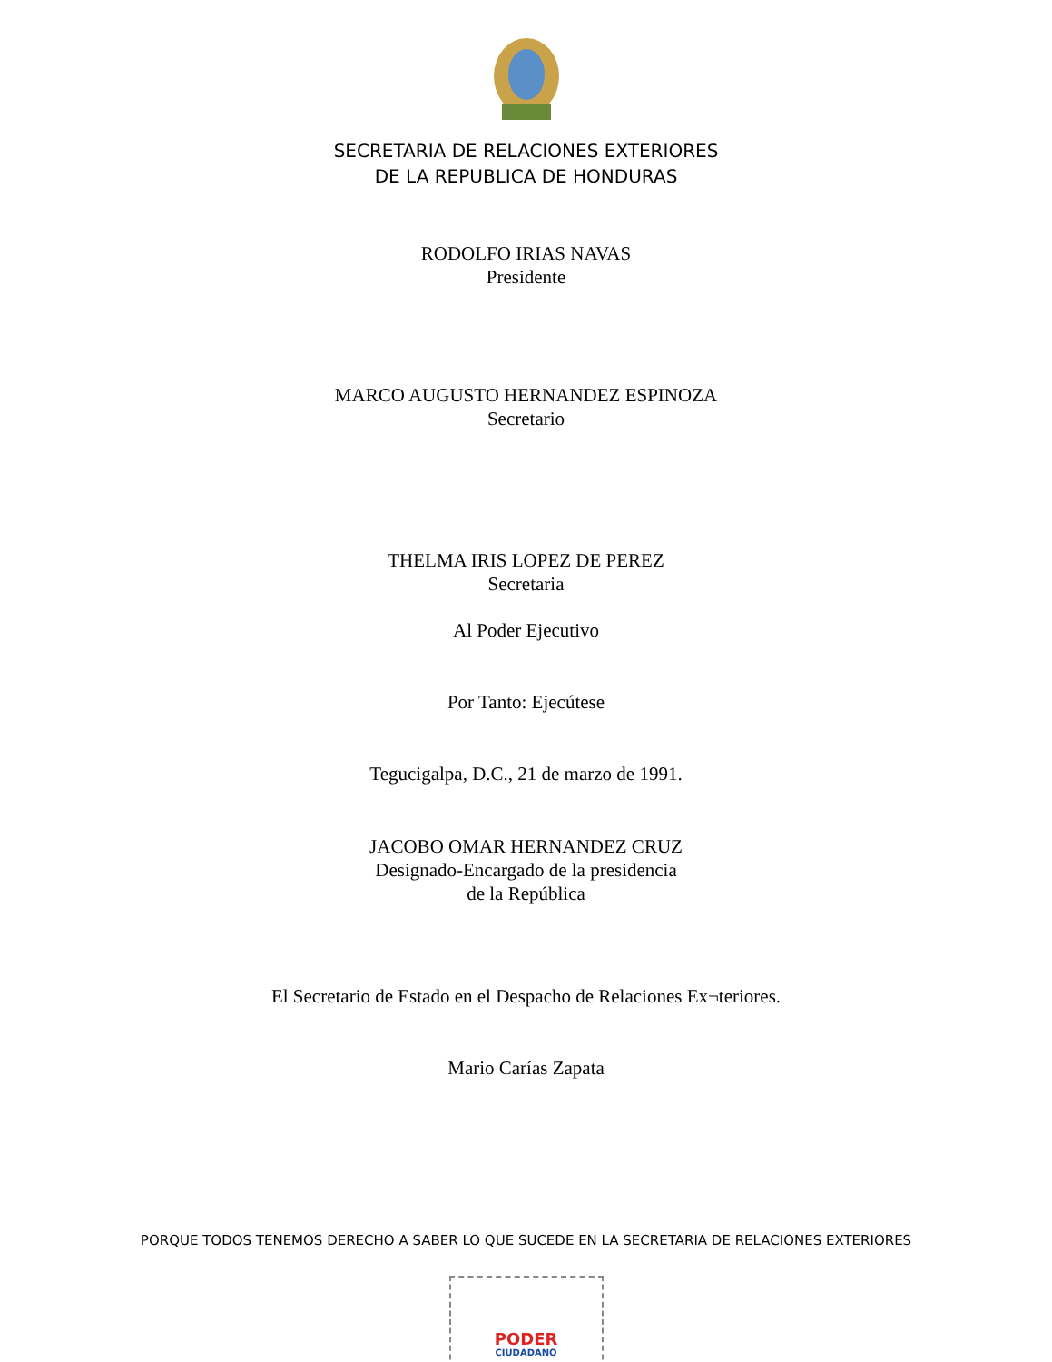SECRETARIA DE RELACIONES EXTERIORES
DE LA REPUBLICA DE HONDURAS
RODOLFO IRIAS NAVAS
Presidente
MARCO AUGUSTO HERNANDEZ ESPINOZA
Secretario
THELMA IRIS LOPEZ DE PEREZ
Secretaria
Al Poder Ejecutivo
Por Tanto: Ejecútese
Tegucigalpa, D.C., 21 de marzo de 1991.
JACOBO OMAR HERNANDEZ CRUZ
Designado-Encargado de la presidencia
de la República
El Secretario de Estado en el Despacho de Relaciones Ex¬teriores.
Mario Carías Zapata
PORQUE TODOS TENEMOS DERECHO A SABER LO QUE SUCEDE EN LA SECRETARIA DE RELACIONES EXTERIORES
PODER
CIUDADANO